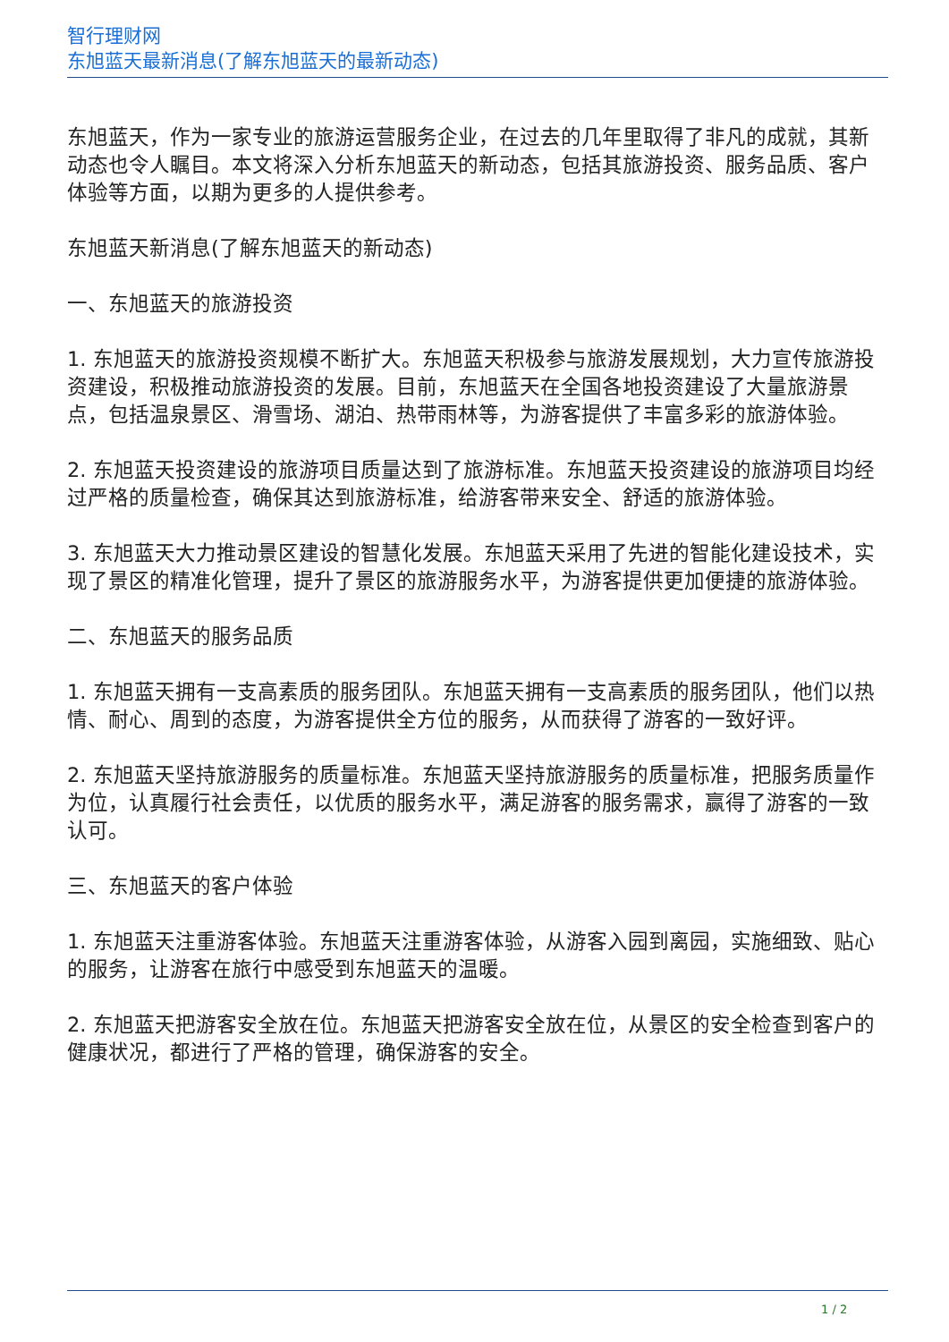智行理财网
东旭蓝天最新消息(了解东旭蓝天的最新动态)
东旭蓝天，作为一家专业的旅游运营服务企业，在过去的几年里取得了非凡的成就，其新动态也令人瞩目。本文将深入分析东旭蓝天的新动态，包括其旅游投资、服务品质、客户体验等方面，以期为更多的人提供参考。
东旭蓝天新消息(了解东旭蓝天的新动态)
一、东旭蓝天的旅游投资
1. 东旭蓝天的旅游投资规模不断扩大。东旭蓝天积极参与旅游发展规划，大力宣传旅游投资建设，积极推动旅游投资的发展。目前，东旭蓝天在全国各地投资建设了大量旅游景点，包括温泉景区、滑雪场、湖泊、热带雨林等，为游客提供了丰富多彩的旅游体验。
2. 东旭蓝天投资建设的旅游项目质量达到了旅游标准。东旭蓝天投资建设的旅游项目均经过严格的质量检查，确保其达到旅游标准，给游客带来安全、舒适的旅游体验。
3. 东旭蓝天大力推动景区建设的智慧化发展。东旭蓝天采用了先进的智能化建设技术，实现了景区的精准化管理，提升了景区的旅游服务水平，为游客提供更加便捷的旅游体验。
二、东旭蓝天的服务品质
1. 东旭蓝天拥有一支高素质的服务团队。东旭蓝天拥有一支高素质的服务团队，他们以热情、耐心、周到的态度，为游客提供全方位的服务，从而获得了游客的一致好评。
2. 东旭蓝天坚持旅游服务的质量标准。东旭蓝天坚持旅游服务的质量标准，把服务质量作为位，认真履行社会责任，以优质的服务水平，满足游客的服务需求，赢得了游客的一致认可。
三、东旭蓝天的客户体验
1. 东旭蓝天注重游客体验。东旭蓝天注重游客体验，从游客入园到离园，实施细致、贴心的服务，让游客在旅行中感受到东旭蓝天的温暖。
2. 东旭蓝天把游客安全放在位。东旭蓝天把游客安全放在位，从景区的安全检查到客户的健康状况，都进行了严格的管理，确保游客的安全。
1 / 2